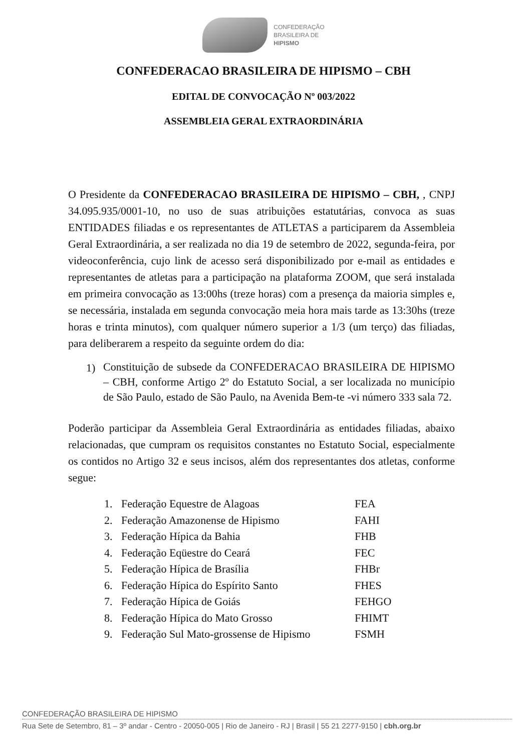CONFEDERAÇÃO
BRASILEIRA DE
HIPISMO
CONFEDERACAO BRASILEIRA DE HIPISMO – CBH
EDITAL DE CONVOCAÇÃO Nº 003/2022
ASSEMBLEIA GERAL EXTRAORDINÁRIA
O Presidente da CONFEDERACAO BRASILEIRA DE HIPISMO – CBH, , CNPJ 34.095.935/0001-10, no uso de suas atribuições estatutárias, convoca as suas ENTIDADES filiadas e os representantes de ATLETAS a participarem da Assembleia Geral Extraordinária, a ser realizada no dia 19 de setembro de 2022, segunda-feira, por videoconferência, cujo link de acesso será disponibilizado por e-mail as entidades e representantes de atletas para a participação na plataforma ZOOM, que será instalada em primeira convocação as 13:00hs (treze horas) com a presença da maioria simples e, se necessária, instalada em segunda convocação meia hora mais tarde as 13:30hs (treze horas e trinta minutos), com qualquer número superior a 1/3 (um terço) das filiadas, para deliberarem a respeito da seguinte ordem do dia:
1)
Constituição de subsede da CONFEDERACAO BRASILEIRA DE HIPISMO – CBH, conforme Artigo 2º do Estatuto Social, a ser localizada no município de São Paulo, estado de São Paulo, na Avenida Bem-te -vi número 333 sala 72.
Poderão participar da Assembleia Geral Extraordinária as entidades filiadas, abaixo relacionadas, que cumpram os requisitos constantes no Estatuto Social, especialmente os contidos no Artigo 32 e seus incisos, além dos representantes dos atletas, conforme segue:
1. Federação Equestre de Alagoas FEA
2. Federação Amazonense de Hipismo FAHI
3. Federação Hípica da Bahia FHB
4. Federação Eqüestre do Ceará FEC
5. Federação Hípica de Brasília FHBr
6. Federação Hípica do Espírito Santo FHES
7. Federação Hípica de Goiás FEHGO
8. Federação Hípica do Mato Grosso FHIMT
9. Federação Sul Mato-grossense de Hipismo FSMH
CONFEDERAÇÃO BRASILEIRA DE HIPISMO
Rua Sete de Setembro, 81 – 3º andar - Centro - 20050-005 | Rio de Janeiro - RJ | Brasil | 55 21 2277-9150 | cbh.org.br